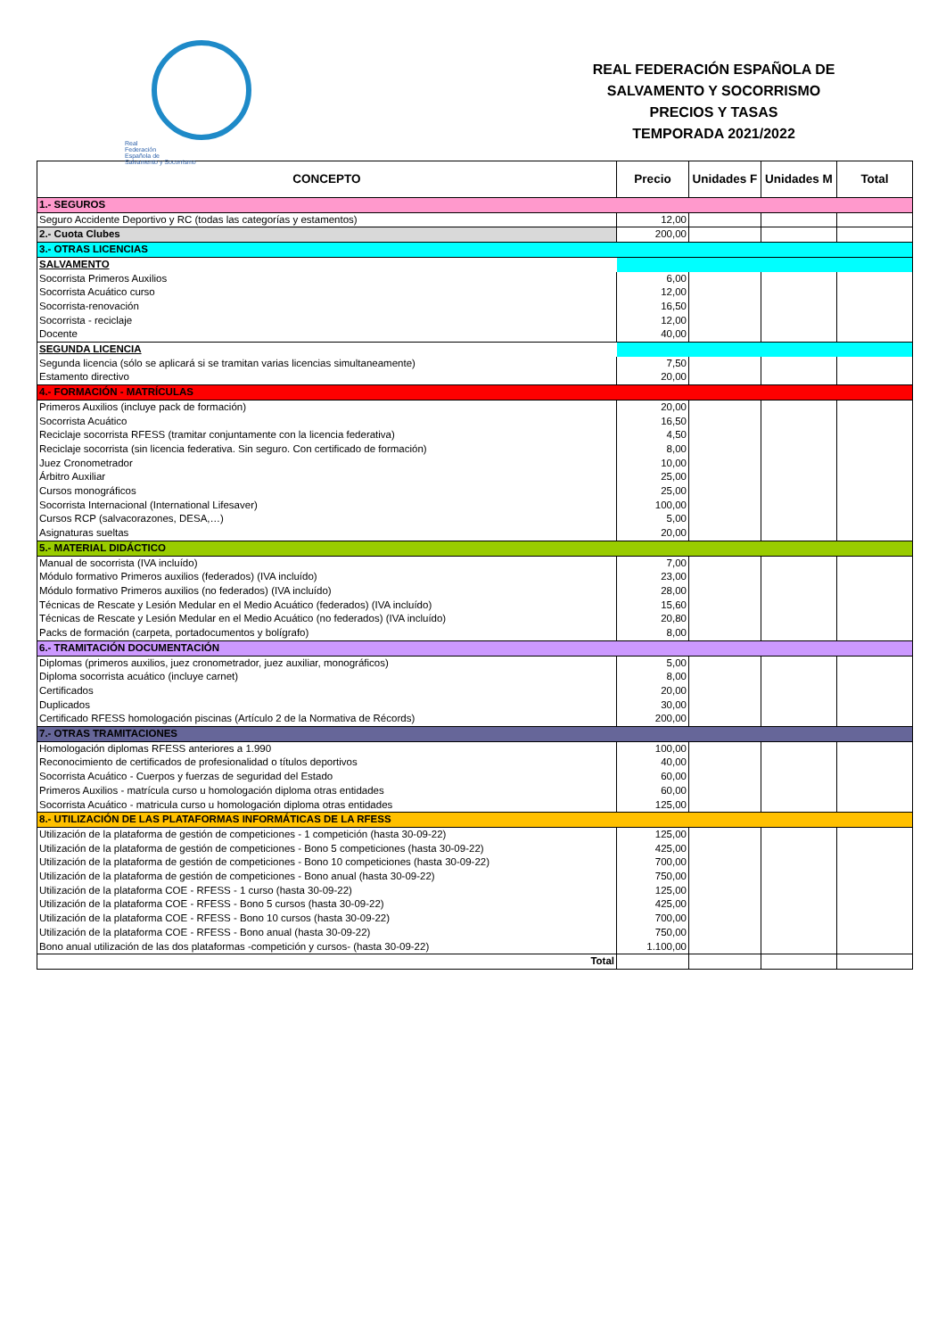Real
Federación
Española de
Salvamento y Socorrismo
REAL FEDERACIÓN ESPAÑOLA DE
SALVAMENTO Y SOCORRISMO
PRECIOS Y TASAS
TEMPORADA 2021/2022
| CONCEPTO | Precio | Unidades F | Unidades M | Total |
| --- | --- | --- | --- | --- |
| 1.- SEGUROS | | | | |
| Seguro Accidente Deportivo y RC (todas las categorías y estamentos) | 12,00 | | | |
| 2.- Cuota Clubes | 200,00 | | | |
| 3.- OTRAS LICENCIAS | | | | |
| SALVAMENTO | | | | |
| Socorrista Primeros Auxilios | 6,00 | | | |
| Socorrista Acuático curso | 12,00 | | | |
| Socorrista-renovación | 16,50 | | | |
| Socorrista - reciclaje | 12,00 | | | |
| Docente | 40,00 | | | |
| SEGUNDA LICENCIA | | | | |
| Segunda licencia (sólo se aplicará si se tramitan varias licencias simultaneamente) | 7,50 | | | |
| Estamento directivo | 20,00 | | | |
| 4.- FORMACIÓN - MATRÍCULAS | | | | |
| Primeros Auxilios (incluye pack de formación) | 20,00 | | | |
| Socorrista Acuático | 16,50 | | | |
| Reciclaje socorrista RFESS (tramitar conjuntamente con la licencia federativa) | 4,50 | | | |
| Reciclaje socorrista (sin licencia federativa. Sin seguro. Con certificado de formación) | 8,00 | | | |
| Juez Cronometrador | 10,00 | | | |
| Árbitro Auxiliar | 25,00 | | | |
| Cursos monográficos | 25,00 | | | |
| Socorrista Internacional (International Lifesaver) | 100,00 | | | |
| Cursos RCP (salvacorazones, DESA,…) | 5,00 | | | |
| Asignaturas sueltas | 20,00 | | | |
| 5.- MATERIAL DIDÁCTICO | | | | |
| Manual de socorrista (IVA incluído) | 7,00 | | | |
| Módulo formativo Primeros auxilios (federados) (IVA incluído) | 23,00 | | | |
| Módulo formativo Primeros auxilios (no federados) (IVA incluído) | 28,00 | | | |
| Técnicas de Rescate y Lesión Medular en el Medio Acuático (federados) (IVA incluído) | 15,60 | | | |
| Técnicas de Rescate y Lesión Medular en el Medio Acuático (no federados) (IVA incluído) | 20,80 | | | |
| Packs de formación (carpeta, portadocumentos y bolígrafo) | 8,00 | | | |
| 6.- TRAMITACIÓN DOCUMENTACIÓN | | | | |
| Diplomas (primeros auxilios, juez cronometrador, juez auxiliar, monográficos) | 5,00 | | | |
| Diploma socorrista acuático (incluye carnet) | 8,00 | | | |
| Certificados | 20,00 | | | |
| Duplicados | 30,00 | | | |
| Certificado RFESS homologación piscinas (Artículo 2 de la Normativa de Récords) | 200,00 | | | |
| 7.- OTRAS TRAMITACIONES | | | | |
| Homologación diplomas RFESS anteriores a 1.990 | 100,00 | | | |
| Reconocimiento de certificados de profesionalidad o títulos deportivos | 40,00 | | | |
| Socorrista Acuático - Cuerpos y fuerzas de seguridad del Estado | 60,00 | | | |
| Primeros Auxilios - matrícula curso u homologación diploma otras entidades | 60,00 | | | |
| Socorrista Acuático - matricula curso u homologación diploma otras entidades | 125,00 | | | |
| 8.- UTILIZACIÓN DE LAS PLATAFORMAS INFORMÁTICAS DE LA RFESS | | | | |
| Utilización de la plataforma de gestión de competiciones - 1 competición (hasta 30-09-22) | 125,00 | | | |
| Utilización de la plataforma de gestión de competiciones - Bono 5 competiciones (hasta 30-09-22) | 425,00 | | | |
| Utilización de la plataforma de gestión de competiciones - Bono 10 competiciones (hasta 30-09-22) | 700,00 | | | |
| Utilización de la plataforma de gestión de competiciones - Bono anual (hasta 30-09-22) | 750,00 | | | |
| Utilización de la plataforma COE - RFESS - 1 curso (hasta 30-09-22) | 125,00 | | | |
| Utilización de la plataforma COE - RFESS - Bono 5 cursos (hasta 30-09-22) | 425,00 | | | |
| Utilización de la plataforma COE - RFESS - Bono 10 cursos (hasta 30-09-22) | 700,00 | | | |
| Utilización de la plataforma COE - RFESS - Bono anual (hasta 30-09-22) | 750,00 | | | |
| Bono anual utilización de las dos plataformas -competición y cursos- (hasta 30-09-22) | 1.100,00 | | | |
| Total | | | | |